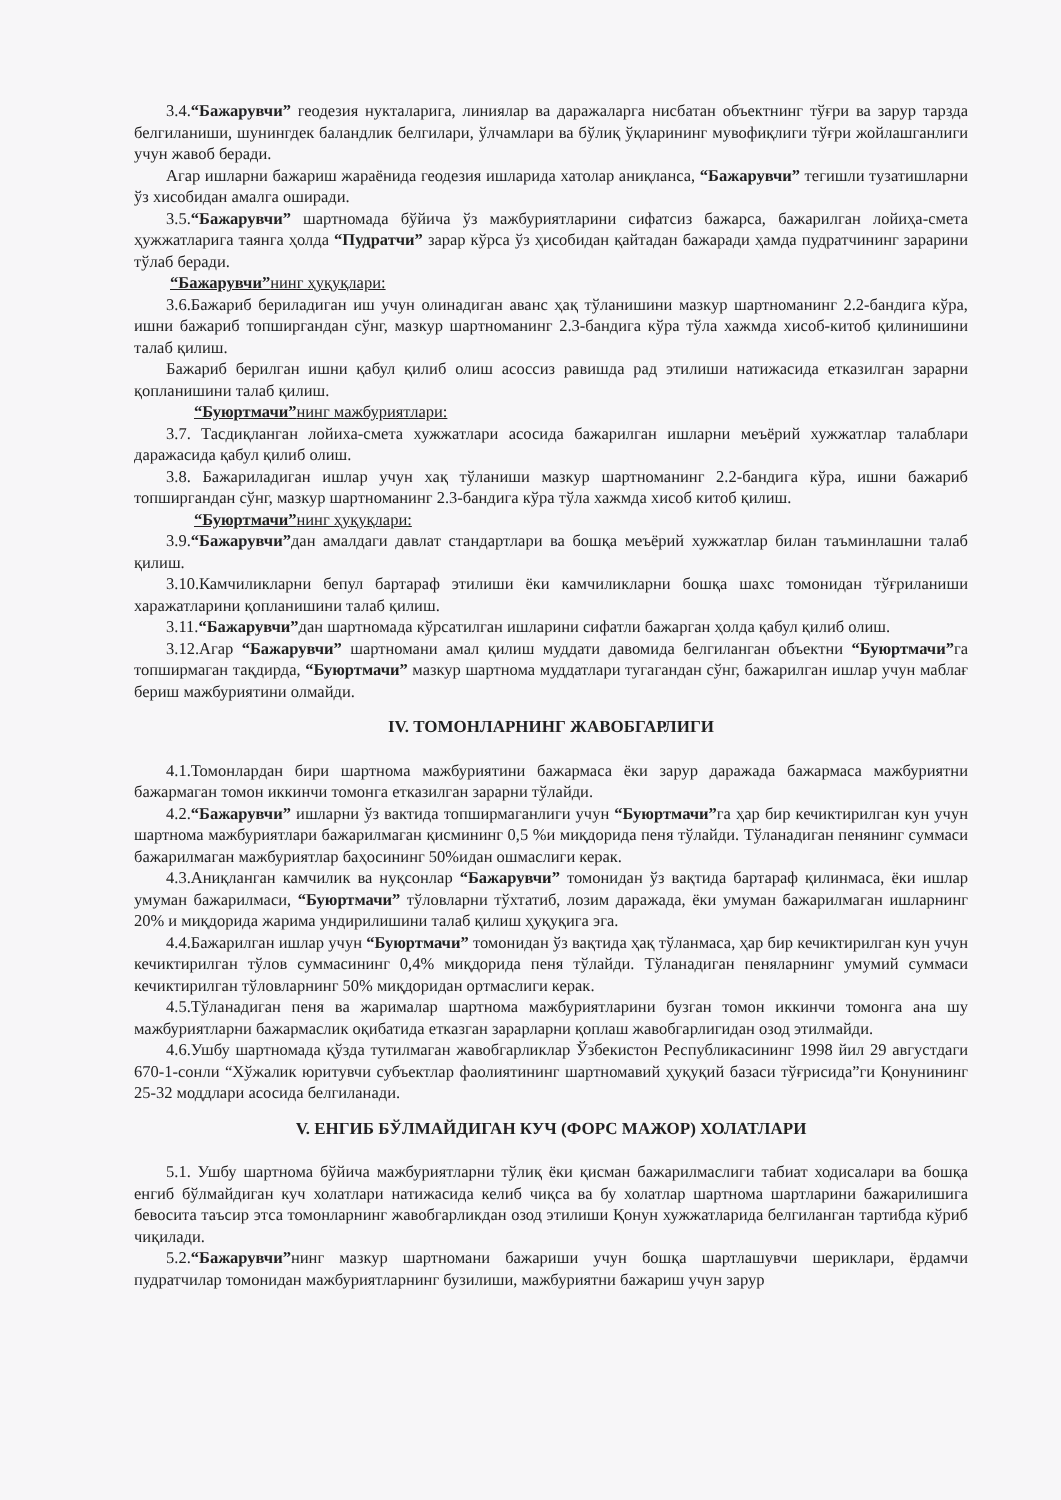3.4.“Бажарувчи” геодезия нукталарига, линиялар ва даражаларга нисбатан объектнинг тўғри ва зарур тарзда белгиланиши, шунингдек баландлик белгилари, ўлчамлари ва бўлиқ ўқларининг мувофиқлиги тўғри жойлашганлиги учун жавоб беради.
Агар ишларни бажариш жараёнида геодезия ишларида хатолар аниқланса, “Бажарувчи” тегишли тузатишларни ўз хисобидан амалга оширади.
3.5.“Бажарувчи” шартномада бўйича ўз мажбуриятларини сифатсиз бажарса, бажарилган лойиҳа-смета ҳужжатларига таянга ҳолда “Пудратчи” зарар кўрса ўз ҳисобидан қайтадан бажаради ҳамда пудратчининг зарарини тўлаб беради.
“Бажарувчи”нинг ҳуқуқлари:
3.6.Бажариб бериладиган иш учун олинадиган аванс ҳақ тўланишини мазкур шартноманинг 2.2-бандига кўра, ишни бажариб топширгандан сўнг, мазкур шартноманинг 2.3-бандига кўра тўла хажмда хисоб-китоб қилинишини талаб қилиш.
Бажариб берилган ишни қабул қилиб олиш асоссиз равишда рад этилиши натижасида етказилган зарарни қопланишини талаб қилиш.
“Буюртмачи”нинг мажбуриятлари:
3.7. Тасдиқланган лойиха-смета хужжатлари асосида бажарилган ишларни меъёрий хужжатлар талаблари даражасида қабул қилиб олиш.
3.8. Бажариладиган ишлар учун хақ тўланиши мазкур шартноманинг 2.2-бандига кўра, ишни бажариб топширгандан сўнг, мазкур шартноманинг 2.3-бандига кўра тўла хажмда хисоб китоб қилиш.
“Буюртмачи”нинг ҳуқуқлари:
3.9.“Бажарувчи”дан амалдаги давлат стандартлари ва бошқа меъёрий хужжатлар билан таъминлашни талаб қилиш.
3.10.Камчиликларни бепул бартараф этилиши ёки камчиликларни бошқа шахс томонидан тўғриланиши харажатларини қопланишини талаб қилиш.
3.11.“Бажарувчи”дан шартномада кўрсатилган ишларини сифатли бажарган ҳолда қабул қилиб олиш.
3.12.Агар “Бажарувчи” шартномани амал қилиш муддати давомида белгиланган объектни “Буюртмачи”га топширмаган тақдирда, “Буюртмачи” мазкур шартнома муддатлари тугагандан сўнг, бажарилган ишлар учун маблағ бериш мажбуриятини олмайди.
IV. ТОМОНЛАРНИНГ ЖАВОБГАРЛИГИ
4.1.Томонлардан бири шартнома мажбуриятини бажармаса ёки зарур даражада бажармаса мажбуриятни бажармаган томон иккинчи томонга етказилган зарарни тўлайди.
4.2.“Бажарувчи” ишларни ўз вактида топширмаганлиги учун “Буюртмачи”га ҳар бир кечиктирилган кун учун шартнома мажбуриятлари бажарилмаган қисмининг 0,5 %и миқдорида пеня тўлайди. Тўланадиган пенянинг суммаси бажарилмаган мажбуриятлар баҳосининг 50%идан ошмаслиги керак.
4.3.Аниқланган камчилик ва нуқсонлар “Бажарувчи” томонидан ўз вақтида бартараф қилинмаса, ёки ишлар умуман бажарилмаси, “Буюртмачи” тўловларни тўхтатиб, лозим даражада, ёки умуман бажарилмаган ишларнинг 20% и миқдорида жарима ундирилишини талаб қилиш ҳуқуқига эга.
4.4.Бажарилган ишлар учун “Буюртмачи” томонидан ўз вақтида ҳақ тўланмаса, ҳар бир кечиктирилган кун учун кечиктирилган тўлов суммасининг 0,4% миқдорида пеня тўлайди. Тўланадиган пеняларнинг умумий суммаси кечиктирилган тўловларнинг 50% миқдоридан ортмаслиги керак.
4.5.Тўланадиган пеня ва жарималар шартнома мажбуриятларини бузган томон иккинчи томонга ана шу мажбуриятларни бажармаслик оқибатида етказган зарарларни қоплаш жавобгарлигидан озод этилмайди.
4.6.Ушбу шартномада қўзда тутилмаган жавобгарликлар Ўзбекистон Республикасининг 1998 йил 29 августдаги 670-1-сонли “Хўжалик юритувчи субъектлар фаолиятининг шартномавий ҳуқуқий базаси тўғрисида”ги Қонунининг 25-32 моддлари асосида белгиланади.
V. ЕНГИБ БЎЛМАЙДИГАН КУЧ (ФОРС МАЖОР) ХОЛАТЛАРИ
5.1. Ушбу шартнома бўйича мажбуриятларни тўлиқ ёки қисман бажарилмаслиги табиат ходисалари ва бошқа енгиб бўлмайдиган куч холатлари натижасида келиб чиқса ва бу холатлар шартнома шартларини бажарилишига бевосита таъсир этса томонларнинг жавобгарликдан озод этилиши Қонун хужжатларида белгиланган тартибда кўриб чиқилади.
5.2.“Бажарувчи”нинг мазкур шартномани бажариши учун бошқа шартлашувчи шериклари, ёрдамчи пудратчилар томонидан мажбуриятларнинг бузилиши, мажбуриятни бажариш учун зарур